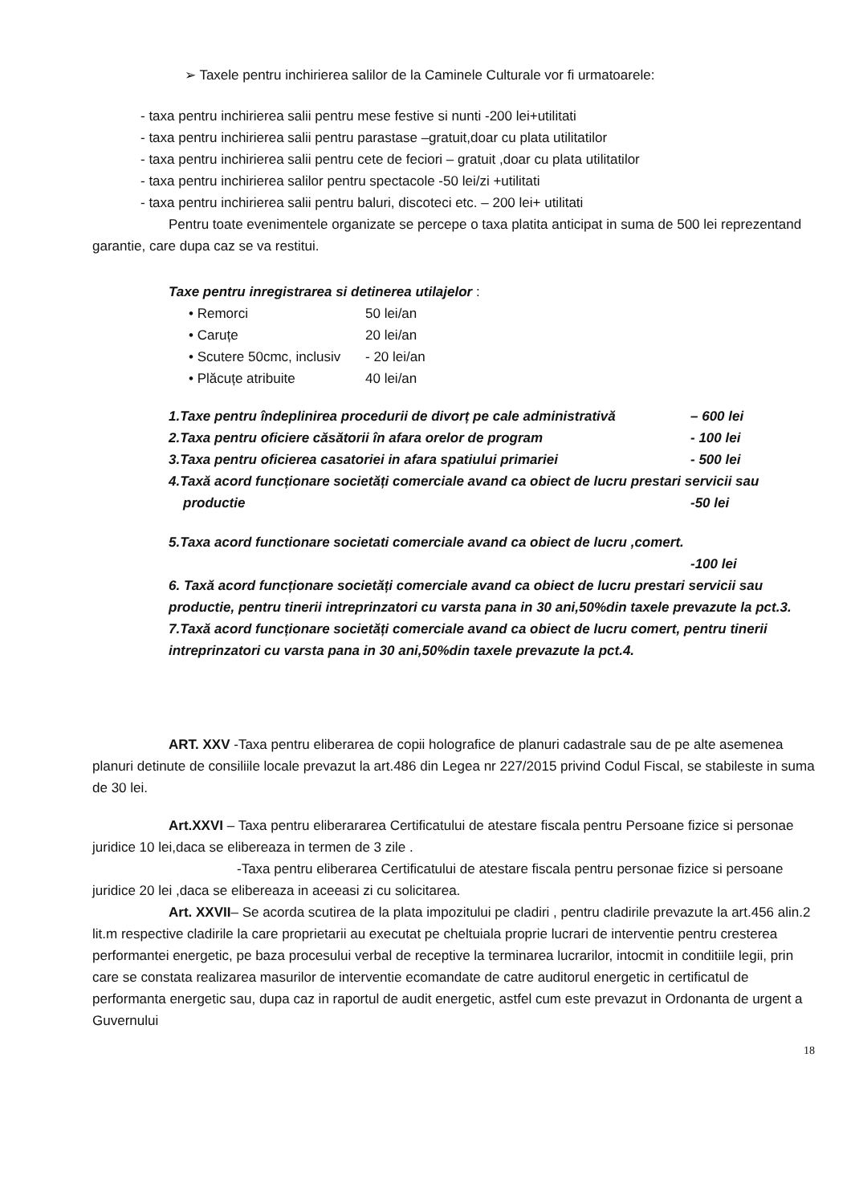➢ Taxele pentru inchirierea salilor de la Caminele Culturale vor fi urmatoarele:
- taxa pentru inchirierea salii pentru mese festive si nunti -200 lei+utilitati
- taxa pentru inchirierea salii pentru parastase –gratuit,doar cu plata utilitatilor
- taxa pentru inchirierea salii pentru cete de feciori – gratuit ,doar cu plata utilitatilor
- taxa pentru inchirierea salilor pentru spectacole -50 lei/zi +utilitati
- taxa pentru inchirierea salii pentru baluri, discoteci etc. – 200 lei+ utilitati
Pentru toate evenimentele organizate se percepe o taxa platita anticipat in suma de 500 lei reprezentand garantie, care dupa caz se va restitui.
Taxe pentru inregistrarea si detinerea utilajelor :
• Remorci 50 lei/an
• Caruțe 20 lei/an
• Scutere 50cmc, inclusiv - 20 lei/an
• Plăcuțe atribuite 40 lei/an
1.Taxe pentru îndeplinirea procedurii de divorț pe cale administrativă – 600 lei
2.Taxa pentru oficiere căsătorii în afara orelor de program - 100 lei
3.Taxa pentru oficierea casatoriei in afara spatiului primariei - 500 lei
4.Taxă acord funcționare societăți comerciale avand ca obiect de lucru prestari servicii sau
productie -50 lei
5.Taxa acord functionare societati comerciale avand ca obiect de lucru ,comert.
-100 lei
6. Taxă acord funcționare societăți comerciale avand ca obiect de lucru prestari servicii sau productie, pentru tinerii intreprinzatori cu varsta pana in 30 ani,50%din taxele prevazute la pct.3.
7.Taxă acord funcționare societăți comerciale avand ca obiect de lucru comert, pentru tinerii intreprinzatori cu varsta pana in 30 ani,50%din taxele prevazute la pct.4.
ART. XXV -Taxa pentru eliberarea de copii holografice de planuri cadastrale sau de pe alte asemenea planuri detinute de consiliile locale prevazut la art.486 din Legea nr 227/2015 privind Codul Fiscal, se stabileste in suma de 30 lei.
Art.XXVI – Taxa pentru eliberararea Certificatului de atestare fiscala pentru Persoane fizice si personae juridice 10 lei,daca se elibereaza in termen de 3 zile .
-Taxa pentru eliberarea Certificatului de atestare fiscala pentru personae fizice si persoane juridice 20 lei ,daca se elibereaza in aceeasi zi cu solicitarea.
Art. XXVII– Se acorda scutirea de la plata impozitului pe cladiri , pentru cladirile prevazute la art.456 alin.2 lit.m respective cladirile la care proprietarii au executat pe cheltuiala proprie lucrari de interventie pentru cresterea performantei energetic, pe baza procesului verbal de receptive la terminarea lucrarilor, intocmit in conditiile legii, prin care se constata realizarea masurilor de interventie ecomandate de catre auditorul energetic in certificatul de performanta energetic sau, dupa caz in raportul de audit energetic, astfel cum este prevazut in Ordonanta de urgent a Guvernului
18